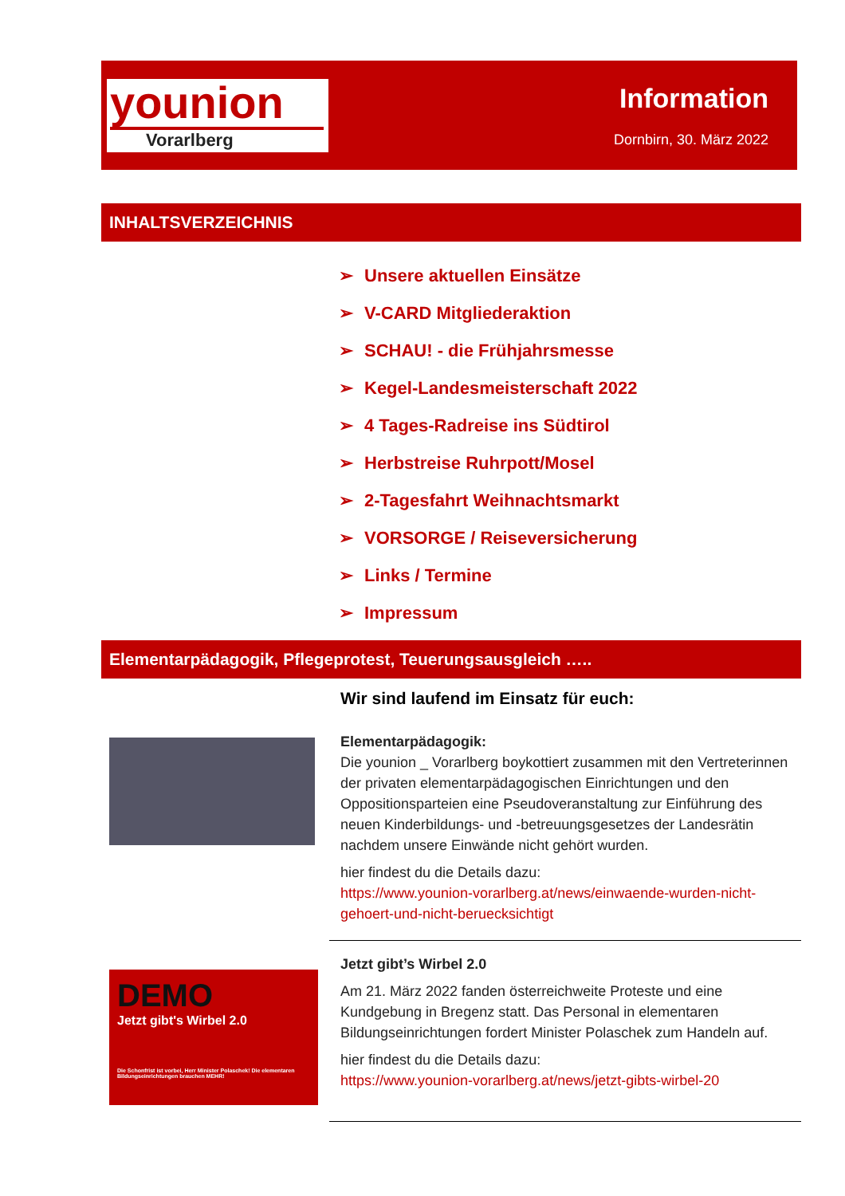younion
Vorarlberg
Information
Dornbirn, 30. März 2022
INHALTSVERZEICHNIS
➢ Unsere aktuellen Einsätze
➢ V-CARD Mitgliederaktion
➢ SCHAU! - die Frühjahrsmesse
➢ Kegel-Landesmeisterschaft 2022
➢ 4 Tages-Radreise ins Südtirol
➢ Herbstreise Ruhrpott/Mosel
➢ 2-Tagesfahrt Weihnachtsmarkt
➢ VORSORGE / Reiseversicherung
➢ Links / Termine
➢ Impressum
Elementarpädagogik, Pflegeprotest, Teuerungsausgleich …..
Wir sind laufend im Einsatz für euch:
Elementarpädagogik:
Die younion _ Vorarlberg boykottiert zusammen mit den Vertreterinnen der privaten elementarpädagogischen Einrichtungen und den Oppositionsparteien eine Pseudoveranstaltung zur Einführung des neuen Kinderbildungs- und -betreuungsgesetzes der Landesrätin nachdem unsere Einwände nicht gehört wurden.
hier findest du die Details dazu:
https://www.younion-vorarlberg.at/news/einwaende-wurden-nicht-gehoert-und-nicht-beruecksichtigt
DEMO
Jetzt gibt's Wirbel 2.0
Die Schonfrist ist vorbei, Herr Minister Polaschek! Die elementaren Bildungseinrichtungen brauchen MEHR!
Jetzt gibt’s Wirbel 2.0
Am 21. März 2022 fanden österreichweite Proteste und eine Kundgebung in Bregenz statt. Das Personal in elementaren Bildungseinrichtungen fordert Minister Polaschek zum Handeln auf.
hier findest du die Details dazu:
https://www.younion-vorarlberg.at/news/jetzt-gibts-wirbel-20